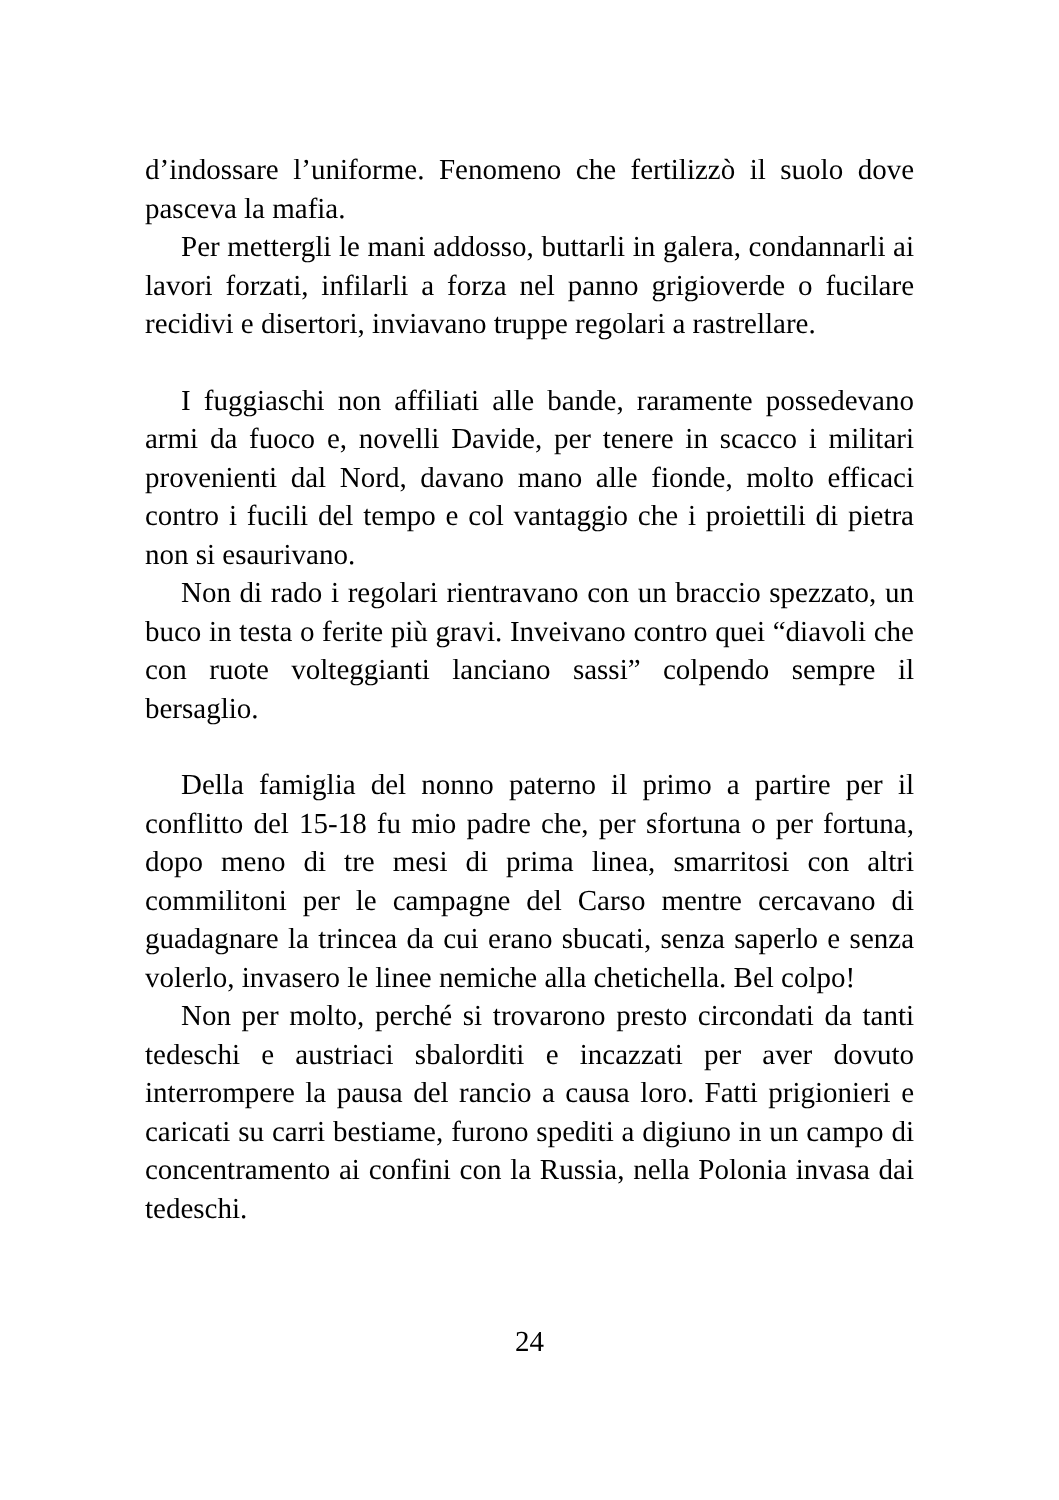d’indossare l’uniforme. Fenomeno che fertilizzò il suolo dove pasceva la mafia.
Per mettergli le mani addosso, buttarli in galera, condannarli ai lavori forzati, infilarli a forza nel panno grigioverde o fucilare recidivi e disertori, inviavano truppe regolari a rastrellare.
I fuggiaschi non affiliati alle bande, raramente possedevano armi da fuoco e, novelli Davide, per tenere in scacco i militari provenienti dal Nord, davano mano alle fionde, molto efficaci contro i fucili del tempo e col vantaggio che i proiettili di pietra non si esaurivano.
Non di rado i regolari rientravano con un braccio spezzato, un buco in testa o ferite più gravi. Inveivano contro quei “diavoli che con ruote volteggianti lanciano sassi” colpendo sempre il bersaglio.
Della famiglia del nonno paterno il primo a partire per il conflitto del 15-18 fu mio padre che, per sfortuna o per fortuna, dopo meno di tre mesi di prima linea, smarritosi con altri commilitoni per le campagne del Carso mentre cercavano di guadagnare la trincea da cui erano sbucati, senza saperlo e senza volerlo, invasero le linee nemiche alla chetichella. Bel colpo!
Non per molto, perché si trovarono presto circondati da tanti tedeschi e austriaci sbalorditi e incazzati per aver dovuto interrompere la pausa del rancio a causa loro. Fatti prigionieri e caricati su carri bestiame, furono spediti a digiuno in un campo di concentramento ai confini con la Russia, nella Polonia invasa dai tedeschi.
24